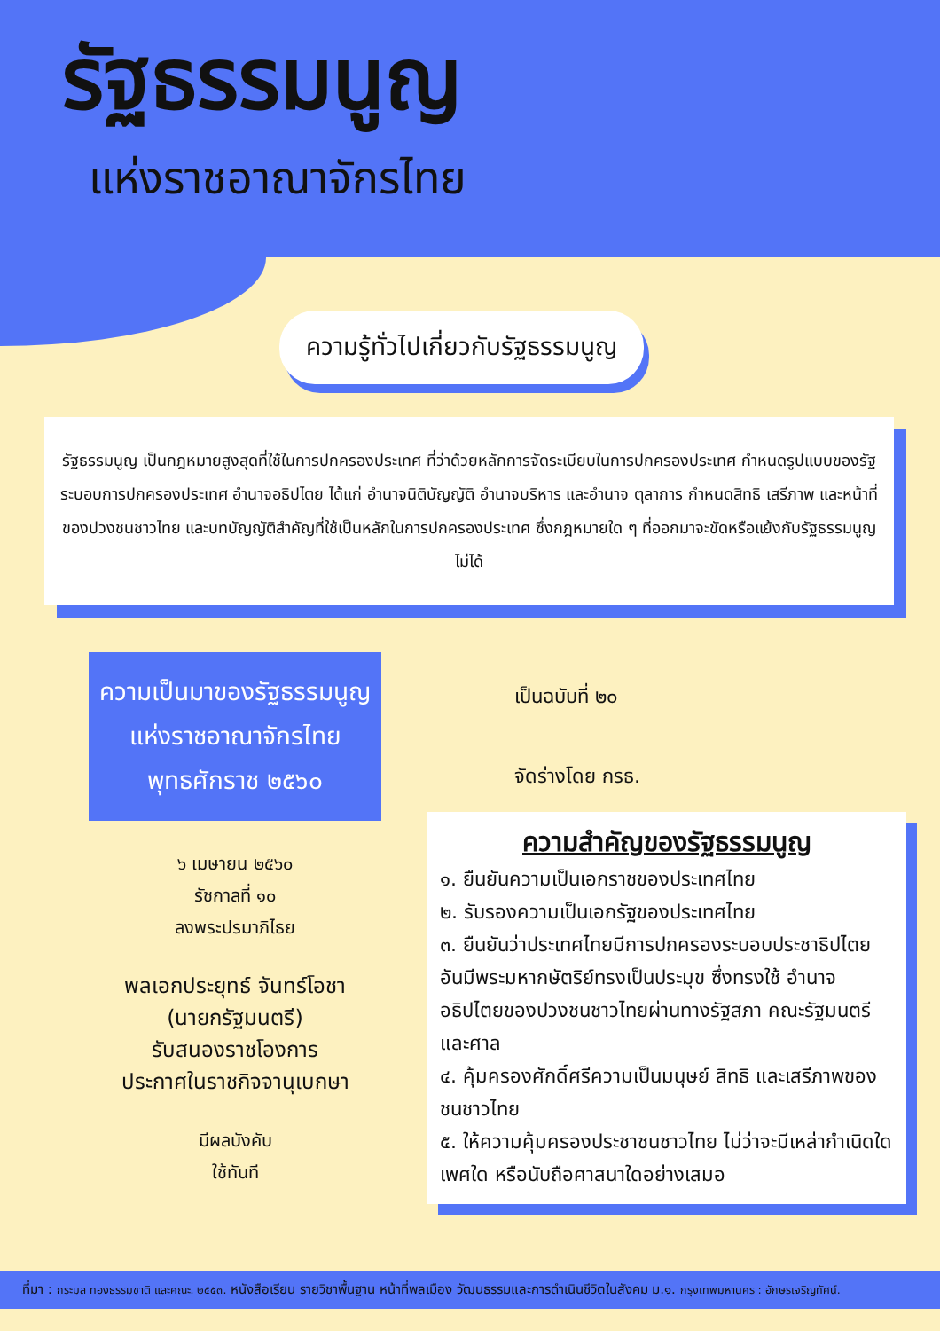รัฐธรรมนูญ
แห่งราชอาณาจักรไทย
ความรู้ทั่วไปเกี่ยวกับรัฐธรรมนูญ
รัฐธรรมนูญ เป็นกฎหมายสูงสุดที่ใช้ในการปกครองประเทศ ที่ว่าด้วยหลักการจัดระเบียบในการปกครองประเทศ กำหนดรูปแบบของรัฐ ระบอบการปกครองประเทศ อำนาจอธิปไตย ได้แก่ อำนาจนิติบัญญัติ อำนาจบริหาร และอำนาจ ตุลาการ กำหนดสิทธิ เสรีภาพ และหน้าที่ของปวงชนชาวไทย และบทบัญญัติสำคัญที่ใช้เป็นหลักในการปกครองประเทศ ซึ่งกฎหมายใด ๆ ที่ออกมาจะขัดหรือแย้งกับรัฐธรรมนูญไม่ได้
ความเป็นมาของรัฐธรรมนูญ
แห่งราชอาณาจักรไทย
พุทธศักราช ๒๕๖๐
๖ เมษายน ๒๕๖๐
รัชกาลที่ ๑๐
ลงพระปรมาภิไธย
พลเอกประยุทธ์ จันทร์โอชา
(นายกรัฐมนตรี)
รับสนองราชโองการ
ประกาศในราชกิจจานุเบกษา
มีผลบังคับ
ใช้ทันที
เป็นฉบับที่ ๒๐
จัดร่างโดย กรธ.
ความสำคัญของรัฐธรรมนูญ
๑. ยืนยันความเป็นเอกราชของประเทศไทย
๒. รับรองความเป็นเอกรัฐของประเทศไทย
๓. ยืนยันว่าประเทศไทยมีการปกครองระบอบประชาธิปไตย อันมีพระมหากษัตริย์ทรงเป็นประมุข ซึ่งทรงใช้ อำนาจอธิปไตยของปวงชนชาวไทยผ่านทางรัฐสภา คณะรัฐมนตรี และศาล
๔. คุ้มครองศักดิ์ศรีความเป็นมนุษย์ สิทธิ และเสรีภาพของชนชาวไทย
๕. ให้ความคุ้มครองประชาชนชาวไทย ไม่ว่าจะมีเหล่ากำเนิดใด เพศใด หรือนับถือศาสนาใดอย่างเสมอ
ที่มา : กระมล ทองธรรมชาติ และคณะ. ๒๕๕๓. หนังสือเรียน รายวิชาพื้นฐาน หน้าที่พลเมือง วัฒนธรรมและการดำเนินชีวิตในสังคม ม.๑. กรุงเทพมหานคร : อักษรเจริญทัศน์.